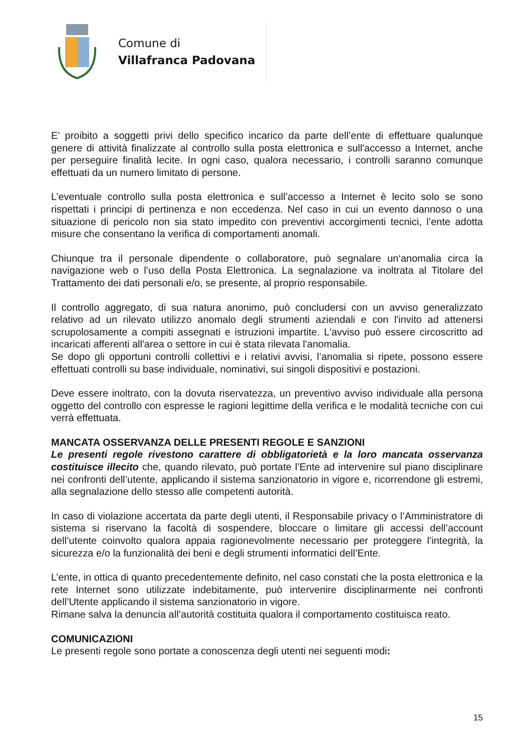Comune di
Villafranca Padovana
E’ proibito a soggetti privi dello specifico incarico da parte dell’ente di effettuare qualunque genere di attività finalizzate al controllo sulla posta elettronica e sull'accesso a Internet, anche per perseguire finalità lecite. In ogni caso, qualora necessario, i controlli saranno comunque effettuati da un numero limitato di persone.
L’eventuale controllo sulla posta elettronica e sull’accesso a Internet è lecito solo se sono rispettati i principi di pertinenza e non eccedenza. Nel caso in cui un evento dannoso o una situazione di pericolo non sia stato impedito con preventivi accorgimenti tecnici, l’ente adotta misure che consentano la verifica di comportamenti anomali.
Chiunque tra il personale dipendente o collaboratore, può segnalare un‘anomalia circa la navigazione web o l’uso della Posta Elettronica. La segnalazione va inoltrata al Titolare del Trattamento dei dati personali e/o, se presente, al proprio responsabile.
Il controllo aggregato, di sua natura anonimo, può concludersi con un avviso generalizzato relativo ad un rilevato utilizzo anomalo degli strumenti aziendali e con l'invito ad attenersi scrupolosamente a compiti assegnati e istruzioni impartite. L'avviso può essere circoscritto ad incaricati afferenti all'area o settore in cui è stata rilevata l'anomalia.
Se dopo gli opportuni controlli collettivi e i relativi avvisi, l’anomalia si ripete, possono essere effettuati controlli su base individuale, nominativi, sui singoli dispositivi e postazioni.
Deve essere inoltrato, con la dovuta riservatezza, un preventivo avviso individuale alla persona oggetto del controllo con espresse le ragioni legittime della verifica e le modalità tecniche con cui verrà effettuata.
MANCATA OSSERVANZA DELLE PRESENTI REGOLE E SANZIONI
Le presenti regole rivestono carattere di obbligatorietà e la loro mancata osservanza costituisce illecito che, quando rilevato, può portate l’Ente ad intervenire sul piano disciplinare nei confronti dell’utente, applicando il sistema sanzionatorio in vigore e, ricorrendone gli estremi, alla segnalazione dello stesso alle competenti autorità.
In caso di violazione accertata da parte degli utenti, il Responsabile privacy o l’Amministratore di sistema si riservano la facoltà di sospendere, bloccare o limitare gli accessi dell’account dell’utente coinvolto qualora appaia ragionevolmente necessario per proteggere l’integrità, la sicurezza e/o la funzionalità dei beni e degli strumenti informatici dell’Ente.
L’ente, in ottica di quanto precedentemente definito, nel caso constati che la posta elettronica e la rete Internet sono utilizzate indebitamente, può intervenire disciplinarmente nei confronti dell’Utente applicando il sistema sanzionatorio in vigore.
Rimane salva la denuncia all’autorità costituita qualora il comportamento costituisca reato.
COMUNICAZIONI
Le presenti regole sono portate a conoscenza degli utenti nei seguenti modi:
15